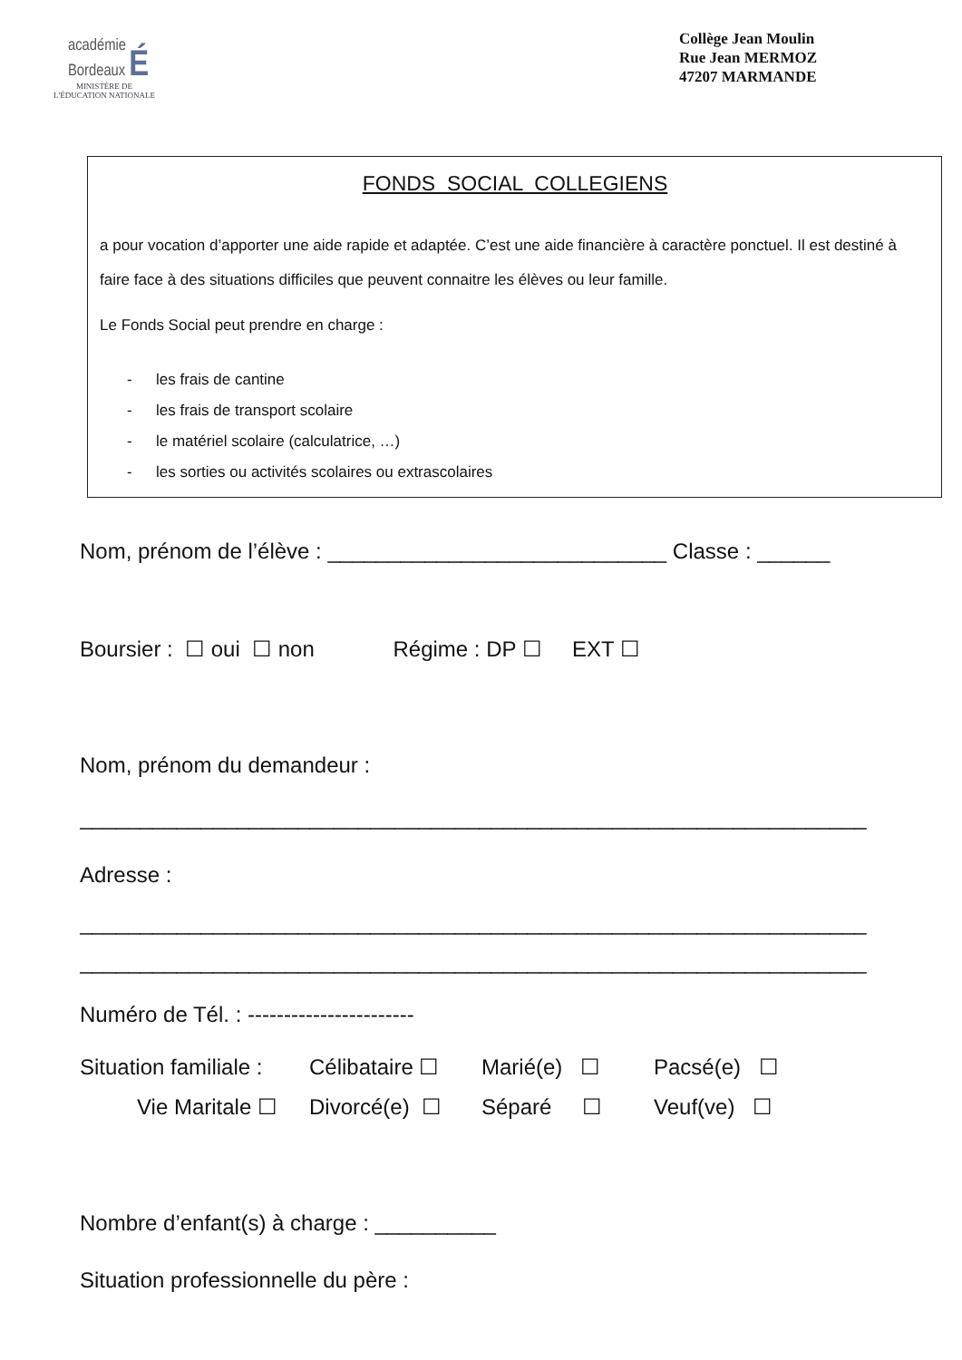académie
Bordeaux É
MINISTÈRE DE
L'ÉDUCATION NATIONALE
Collège Jean Moulin
Rue Jean MERMOZ
47207 MARMANDE
FONDS SOCIAL COLLEGIENS
a pour vocation d’apporter une aide rapide et adaptée. C’est une aide financière à caractère ponctuel. Il est destiné à faire face à des situations difficiles que peuvent connaitre les élèves ou leur famille.
Le Fonds Social peut prendre en charge :
- les frais de cantine
- les frais de transport scolaire
- le matériel scolaire (calculatrice, …)
- les sorties ou activités scolaires ou extrascolaires
Nom, prénom de l’élève : ____________________________ Classe : ______
Boursier : ☐ oui ☐ non Régime : DP ☐ EXT ☐
Nom, prénom du demandeur :
_________________________________________________________________
Adresse :
_________________________________________________________________
_________________________________________________________________
Numéro de Tél. : -----------------------
Situation familiale : Célibataire ☐ Marié(e) ☐ Pacsé(e) ☐
Vie Maritale ☐ Divorcé(e) ☐ Séparé ☐ Veuf(ve) ☐
Nombre d’enfant(s) à charge : __________
Situation professionnelle du père :